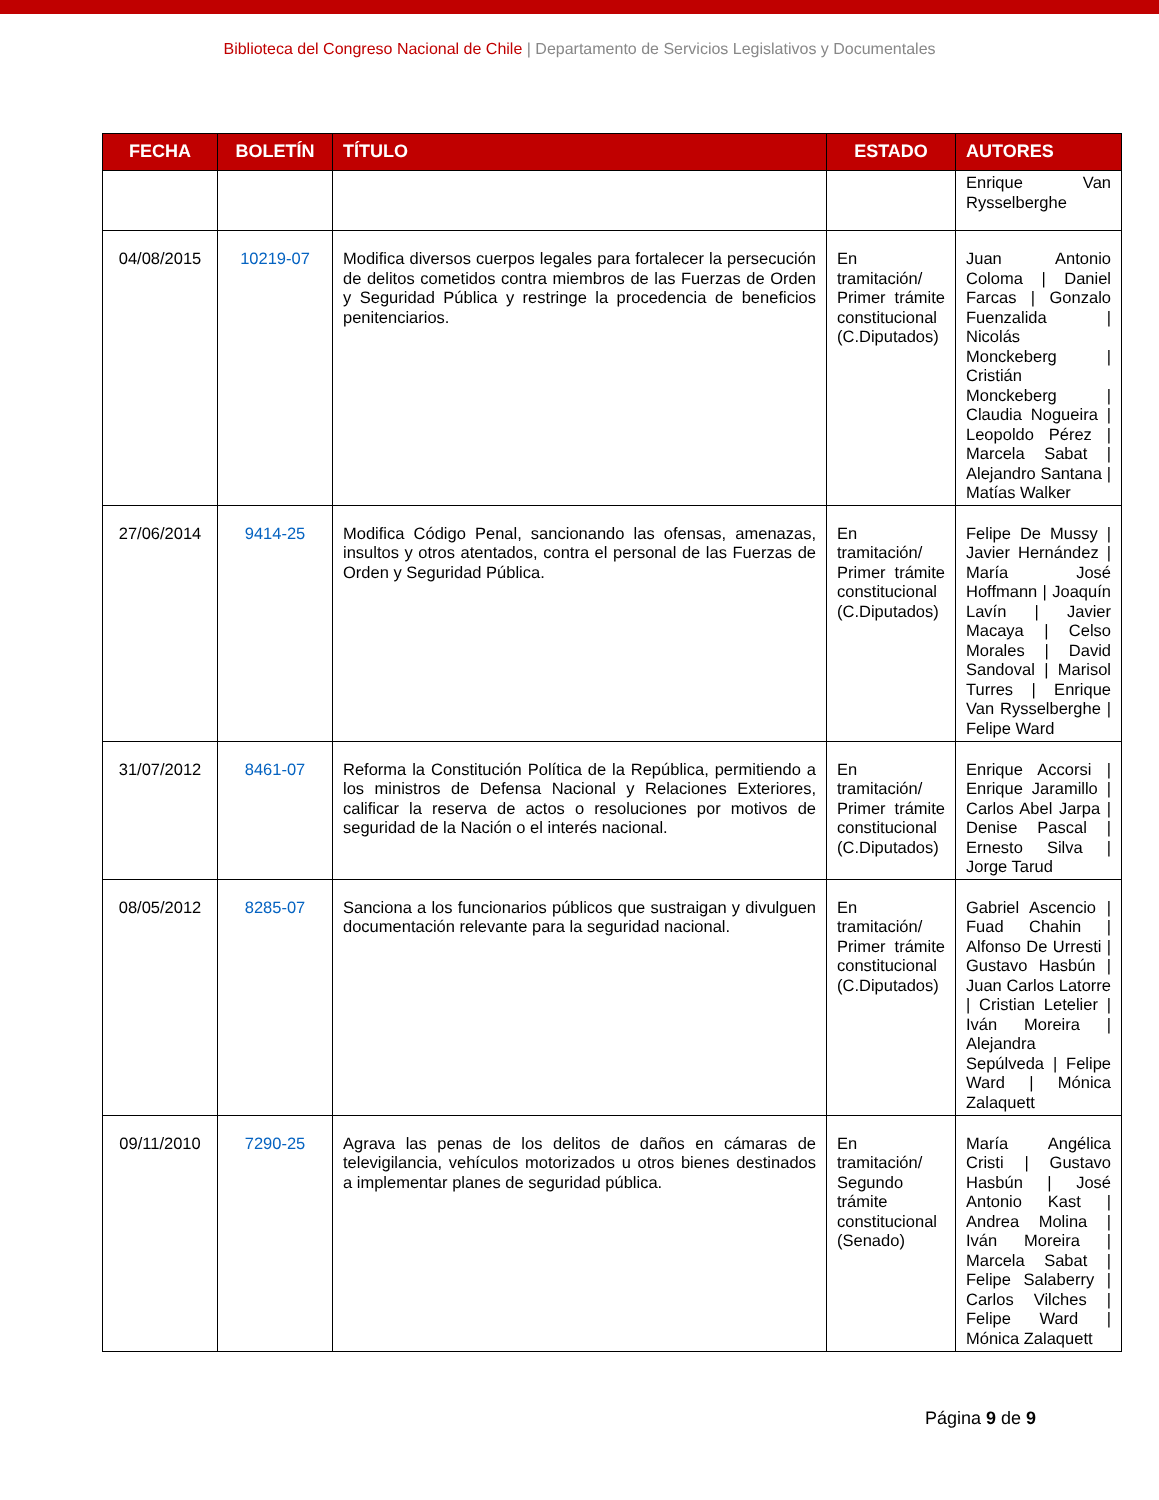Biblioteca del Congreso Nacional de Chile | Departamento de Servicios Legislativos y Documentales
| FECHA | BOLETÍN | TÍTULO | ESTADO | AUTORES |
| --- | --- | --- | --- | --- |
| | | | | Enrique Van Rysselberghe |
| 04/08/2015 | 10219-07 | Modifica diversos cuerpos legales para fortalecer la persecución de delitos cometidos contra miembros de las Fuerzas de Orden y Seguridad Pública y restringe la procedencia de beneficios penitenciarios. | En tramitación/ Primer trámite constitucional (C.Diputados) | Juan Antonio Coloma / Daniel Farcas / Gonzalo Fuenzalida / Nicolás Monckeberg / Cristián Monckeberg / Claudia Nogueira / Leopoldo Pérez / Marcela Sabat / Alejandro Santana / Matías Walker |
| 27/06/2014 | 9414-25 | Modifica Código Penal, sancionando las ofensas, amenazas, insultos y otros atentados, contra el personal de las Fuerzas de Orden y Seguridad Pública. | En tramitación/ Primer trámite constitucional (C.Diputados) | Felipe De Mussy / Javier Hernández / María José Hoffmann / Joaquín Lavín / Javier Macaya / Celso Morales / David Sandoval / Marisol Turres / Enrique Van Rysselberghe / Felipe Ward |
| 31/07/2012 | 8461-07 | Reforma la Constitución Política de la República, permitiendo a los ministros de Defensa Nacional y Relaciones Exteriores, calificar la reserva de actos o resoluciones por motivos de seguridad de la Nación o el interés nacional. | En tramitación/ Primer trámite constitucional (C.Diputados) | Enrique Accorsi / Enrique Jaramillo / Carlos Abel Jarpa / Denise Pascal / Ernesto Silva / Jorge Tarud |
| 08/05/2012 | 8285-07 | Sanciona a los funcionarios públicos que sustraigan y divulguen documentación relevante para la seguridad nacional. | En tramitación/ Primer trámite constitucional (C.Diputados) | Gabriel Ascencio / Fuad Chahin / Alfonso De Urresti / Gustavo Hasbún / Juan Carlos Latorre / Cristian Letelier / Iván Moreira / Alejandra Sepúlveda / Felipe Ward / Mónica Zalaquett |
| 09/11/2010 | 7290-25 | Agrava las penas de los delitos de daños en cámaras de televigilancia, vehículos motorizados u otros bienes destinados a implementar planes de seguridad pública. | En tramitación/ Segundo trámite constitucional (Senado) | María Angélica Cristi / Gustavo Hasbún / José Antonio Kast / Andrea Molina / Iván Moreira / Marcela Sabat / Felipe Salaberry / Carlos Vilches / Felipe Ward / Mónica Zalaquett |
Página 9 de 9